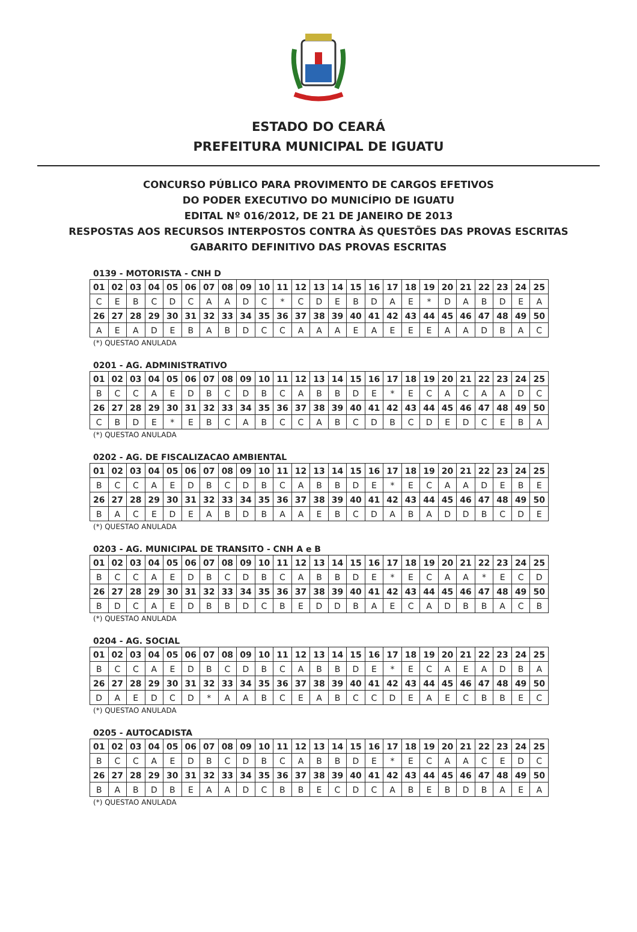ESTADO DO CEARÁ
PREFEITURA MUNICIPAL DE IGUATU
CONCURSO PÚBLICO PARA PROVIMENTO DE CARGOS EFETIVOS
DO PODER EXECUTIVO DO MUNICÍPIO DE IGUATU
EDITAL Nº 016/2012, DE 21 DE JANEIRO DE 2013
RESPOSTAS AOS RECURSOS INTERPOSTOS CONTRA ÀS QUESTÕES DAS PROVAS ESCRITAS
GABARITO DEFINITIVO DAS PROVAS ESCRITAS
0139 - MOTORISTA - CNH D
| 01 | 02 | 03 | 04 | 05 | 06 | 07 | 08 | 09 | 10 | 11 | 12 | 13 | 14 | 15 | 16 | 17 | 18 | 19 | 20 | 21 | 22 | 23 | 24 | 25 |
| C | E | B | C | D | C | A | A | D | C | * | C | D | E | B | D | A | E | * | D | A | B | D | E | A |
| 26 | 27 | 28 | 29 | 30 | 31 | 32 | 33 | 34 | 35 | 36 | 37 | 38 | 39 | 40 | 41 | 42 | 43 | 44 | 45 | 46 | 47 | 48 | 49 | 50 |
| A | E | A | D | E | B | A | B | D | C | C | A | A | A | E | A | E | E | E | A | A | D | B | A | C |
(*) QUESTAO ANULADA
0201 - AG. ADMINISTRATIVO
| 01 | 02 | 03 | 04 | 05 | 06 | 07 | 08 | 09 | 10 | 11 | 12 | 13 | 14 | 15 | 16 | 17 | 18 | 19 | 20 | 21 | 22 | 23 | 24 | 25 |
| B | C | C | A | E | D | B | C | D | B | C | A | B | B | D | E | * | E | C | A | C | A | A | D | C |
| 26 | 27 | 28 | 29 | 30 | 31 | 32 | 33 | 34 | 35 | 36 | 37 | 38 | 39 | 40 | 41 | 42 | 43 | 44 | 45 | 46 | 47 | 48 | 49 | 50 |
| C | B | D | E | * | E | B | C | A | B | C | C | A | B | C | D | B | C | D | E | D | C | E | B | A |
(*) QUESTAO ANULADA
0202 - AG. DE FISCALIZACAO AMBIENTAL
| 01 | 02 | 03 | 04 | 05 | 06 | 07 | 08 | 09 | 10 | 11 | 12 | 13 | 14 | 15 | 16 | 17 | 18 | 19 | 20 | 21 | 22 | 23 | 24 | 25 |
| B | C | C | A | E | D | B | C | D | B | C | A | B | B | D | E | * | E | C | A | A | D | E | B | E |
| 26 | 27 | 28 | 29 | 30 | 31 | 32 | 33 | 34 | 35 | 36 | 37 | 38 | 39 | 40 | 41 | 42 | 43 | 44 | 45 | 46 | 47 | 48 | 49 | 50 |
| B | A | C | E | D | E | A | B | D | B | A | A | E | B | C | D | A | B | A | D | D | B | C | D | E |
(*) QUESTAO ANULADA
0203 - AG. MUNICIPAL DE TRANSITO - CNH A e B
| 01 | 02 | 03 | 04 | 05 | 06 | 07 | 08 | 09 | 10 | 11 | 12 | 13 | 14 | 15 | 16 | 17 | 18 | 19 | 20 | 21 | 22 | 23 | 24 | 25 |
| B | C | C | A | E | D | B | C | D | B | C | A | B | B | D | E | * | E | C | A | A | * | E | C | D |
| 26 | 27 | 28 | 29 | 30 | 31 | 32 | 33 | 34 | 35 | 36 | 37 | 38 | 39 | 40 | 41 | 42 | 43 | 44 | 45 | 46 | 47 | 48 | 49 | 50 |
| B | D | C | A | E | D | B | B | D | C | B | E | D | D | B | A | E | C | A | D | B | B | A | C | B |
(*) QUESTAO ANULADA
0204 - AG. SOCIAL
| 01 | 02 | 03 | 04 | 05 | 06 | 07 | 08 | 09 | 10 | 11 | 12 | 13 | 14 | 15 | 16 | 17 | 18 | 19 | 20 | 21 | 22 | 23 | 24 | 25 |
| B | C | C | A | E | D | B | C | D | B | C | A | B | B | D | E | * | E | C | A | E | A | D | B | A |
| 26 | 27 | 28 | 29 | 30 | 31 | 32 | 33 | 34 | 35 | 36 | 37 | 38 | 39 | 40 | 41 | 42 | 43 | 44 | 45 | 46 | 47 | 48 | 49 | 50 |
| D | A | E | D | C | D | * | A | A | B | C | E | A | B | C | C | D | E | A | E | C | B | B | E | C |
(*) QUESTAO ANULADA
0205 - AUTOCADISTA
| 01 | 02 | 03 | 04 | 05 | 06 | 07 | 08 | 09 | 10 | 11 | 12 | 13 | 14 | 15 | 16 | 17 | 18 | 19 | 20 | 21 | 22 | 23 | 24 | 25 |
| B | C | C | A | E | D | B | C | D | B | C | A | B | B | D | E | * | E | C | A | A | C | E | D | C |
| 26 | 27 | 28 | 29 | 30 | 31 | 32 | 33 | 34 | 35 | 36 | 37 | 38 | 39 | 40 | 41 | 42 | 43 | 44 | 45 | 46 | 47 | 48 | 49 | 50 |
| B | A | B | D | B | E | A | A | D | C | B | B | E | C | D | C | A | B | E | B | D | B | A | E | A |
(*) QUESTAO ANULADA